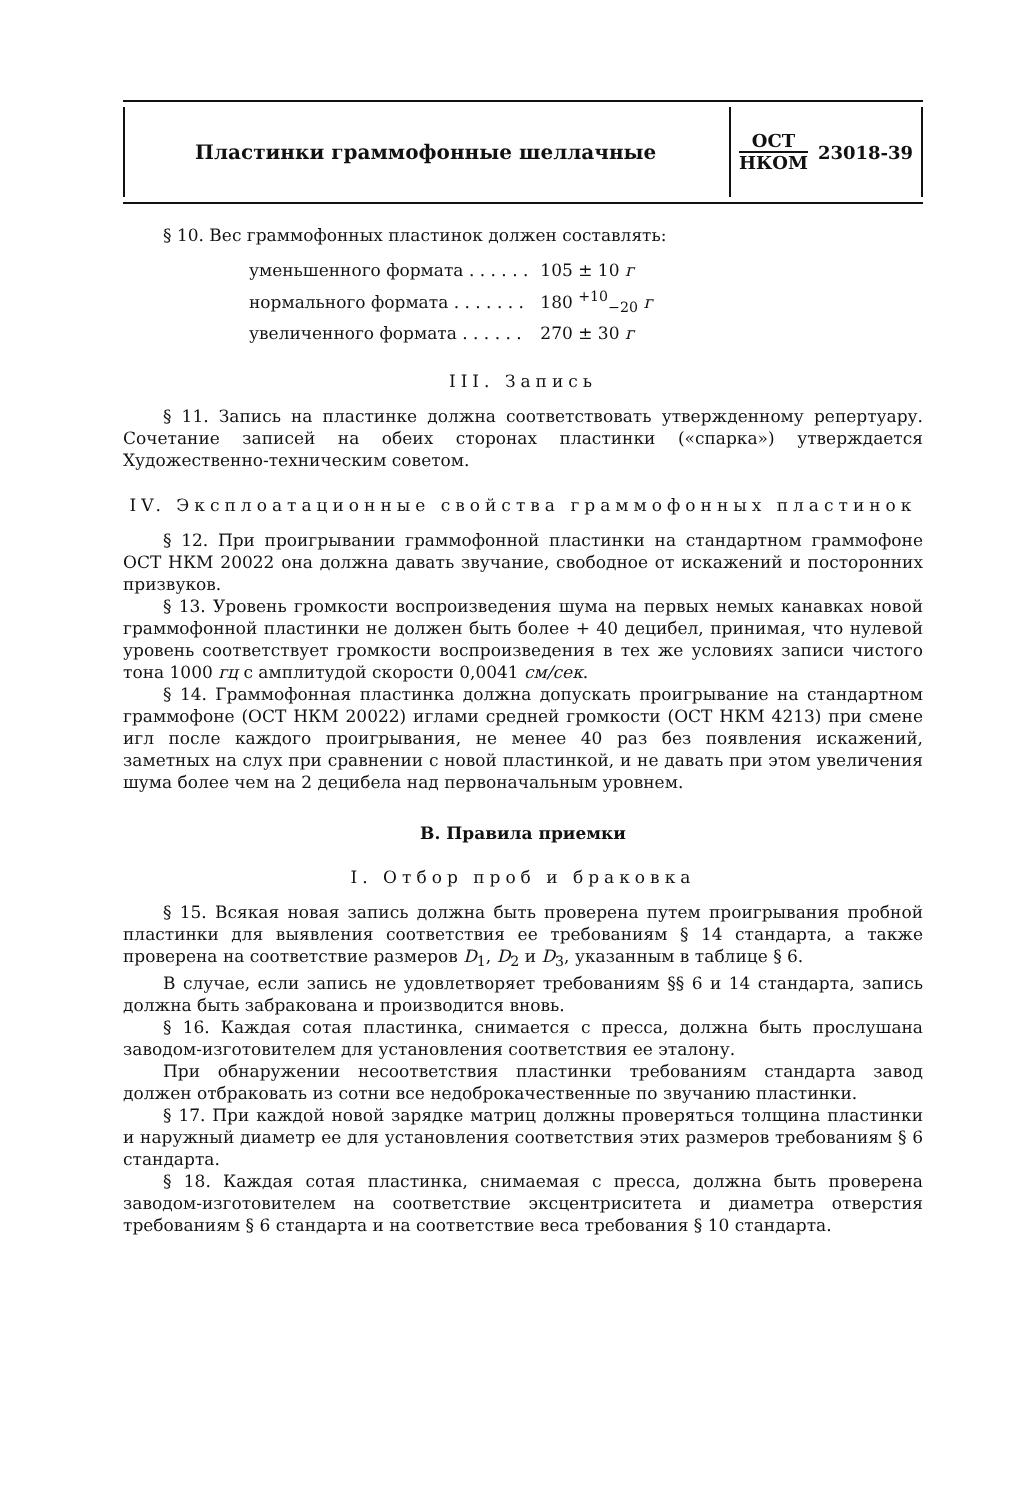Пластинки граммофонные шеллачные
ОСТ
НКОМ
23018-39
§ 10. Вес граммофонных пластинок должен составлять:
| уменьшенного формата . . . . . . | 105 ± 10 г |
| нормального формата . . . . . . . | 180 <sup>+10</sup><sub>−20</sub> г |
| увеличенного формата . . . . . . | 270 ± 30 г |
III. Запись
§ 11. Запись на пластинке должна соответствовать утвержденному репертуару. Сочетание записей на обеих сторонах пластинки («спарка») утверждается Художественно-техническим советом.
IV. Эксплоатационные свойства граммофонных пластинок
§ 12. При проигрывании граммофонной пластинки на стандартном граммофоне ОСТ НКМ 20022 она должна давать звучание, свободное от искажений и посторонних призвуков.
§ 13. Уровень громкости воспроизведения шума на первых немых канавках новой граммофонной пластинки не должен быть более + 40 децибел, принимая, что нулевой уровень соответствует громкости воспроизведения в тех же условиях записи чистого тона 1000 гц с амплитудой скорости 0,0041 см/сек.
§ 14. Граммофонная пластинка должна допускать проигрывание на стандартном граммофоне (ОСТ НКМ 20022) иглами средней громкости (ОСТ НКМ 4213) при смене игл после каждого проигрывания, не менее 40 раз без появления искажений, заметных на слух при сравнении с новой пластинкой, и не давать при этом увеличения шума более чем на 2 децибела над первоначальным уровнем.
В. Правила приемки
I. Отбор проб и браковка
§ 15. Всякая новая запись должна быть проверена путем проигрывания пробной пластинки для выявления соответствия ее требованиям § 14 стандарта, а также проверена на соответствие размеров D<sub>1</sub>, D<sub>2</sub> и D<sub>3</sub>, указанным в таблице § 6.
В случае, если запись не удовлетворяет требованиям §§ 6 и 14 стандарта, запись должна быть забракована и производится вновь.
§ 16. Каждая сотая пластинка, снимается с пресса, должна быть прослушана заводом-изготовителем для установления соответствия ее эталону.
При обнаружении несоответствия пластинки требованиям стандарта завод должен отбраковать из сотни все недоброкачественные по звучанию пластинки.
§ 17. При каждой новой зарядке матриц должны проверяться толщина пластинки и наружный диаметр ее для установления соответствия этих размеров требованиям § 6 стандарта.
§ 18. Каждая сотая пластинка, снимаемая с пресса, должна быть проверена заводом-изготовителем на соответствие эксцентриситета и диаметра отверстия требованиям § 6 стандарта и на соответствие веса требования § 10 стандарта.